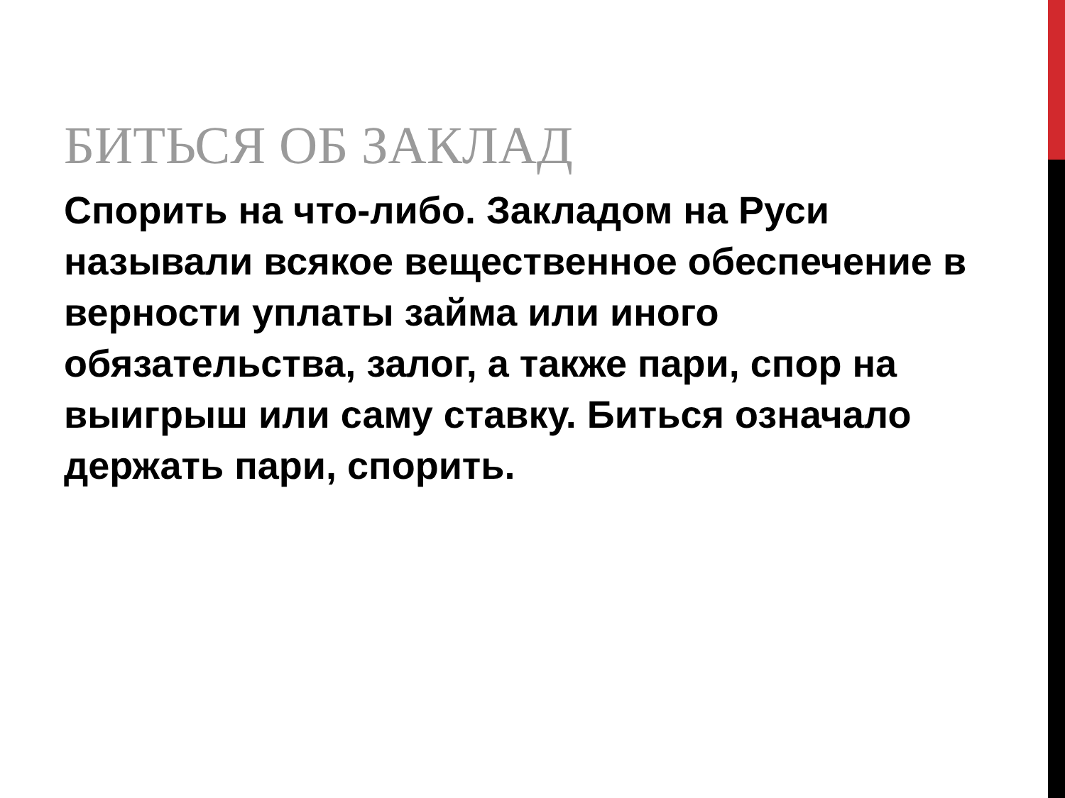БИТЬСЯ ОБ ЗАКЛАД
Спорить на что-либо. Закладом на Руси называли всякое вещественное обеспечение в верности уплаты займа или иного обязательства, залог, а также пари, спор на выигрыш или саму ставку. Биться означало держать пари, спорить.